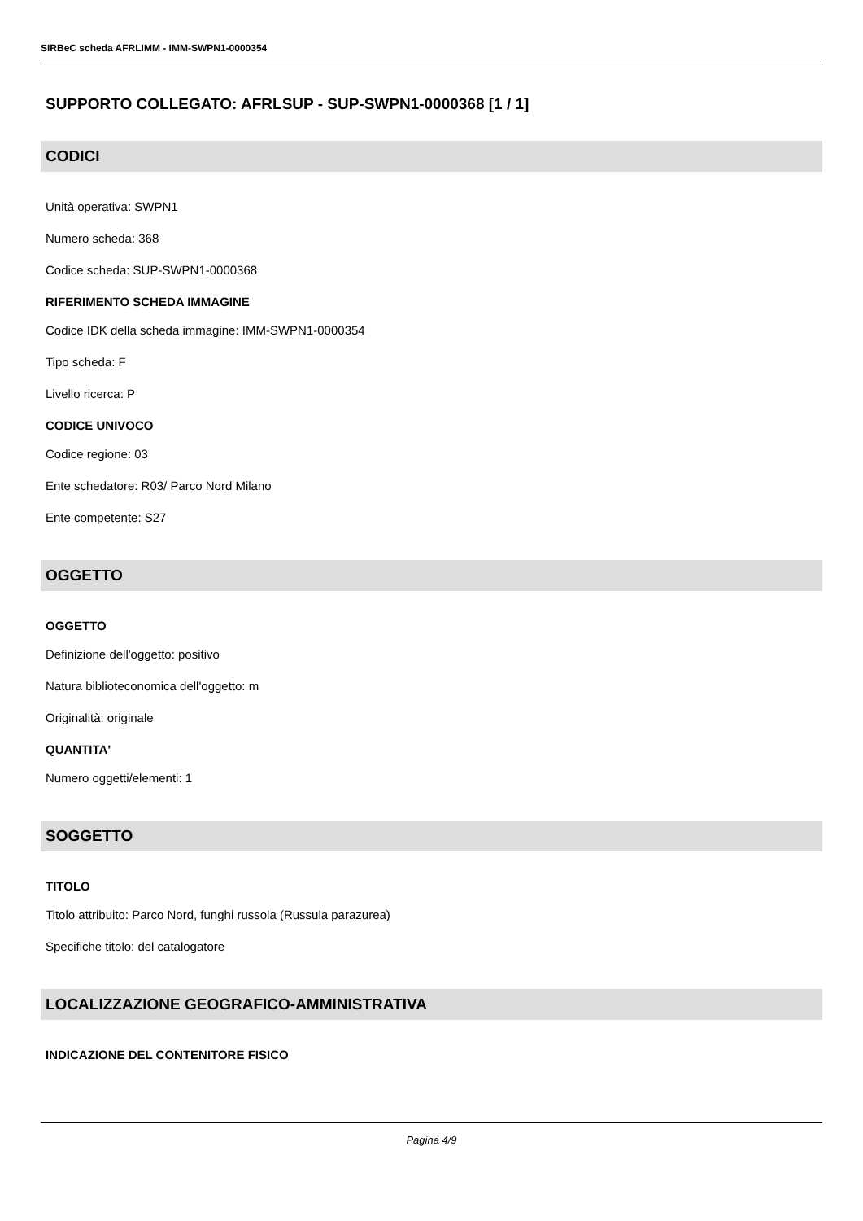SIRBeC scheda AFRLIMM - IMM-SWPN1-0000354
SUPPORTO COLLEGATO: AFRLSUP - SUP-SWPN1-0000368 [1 / 1]
CODICI
Unità operativa: SWPN1
Numero scheda: 368
Codice scheda: SUP-SWPN1-0000368
RIFERIMENTO SCHEDA IMMAGINE
Codice IDK della scheda immagine: IMM-SWPN1-0000354
Tipo scheda: F
Livello ricerca: P
CODICE UNIVOCO
Codice regione: 03
Ente schedatore: R03/ Parco Nord Milano
Ente competente: S27
OGGETTO
OGGETTO
Definizione dell'oggetto: positivo
Natura biblioteconomica dell'oggetto: m
Originalità: originale
QUANTITA'
Numero oggetti/elementi: 1
SOGGETTO
TITOLO
Titolo attribuito: Parco Nord, funghi russola (Russula parazurea)
Specifiche titolo: del catalogatore
LOCALIZZAZIONE GEOGRAFICO-AMMINISTRATIVA
INDICAZIONE DEL CONTENITORE FISICO
Pagina 4/9